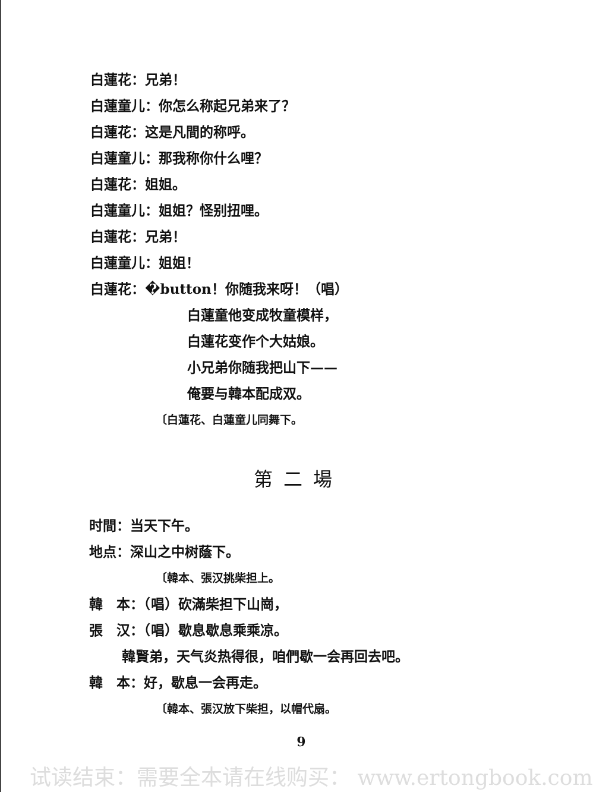白蓮花：兄弟！
白蓮童儿：你怎么称起兄弟来了？
白蓮花：这是凡間的称呼。
白蓮童儿：那我称你什么哩？
白蓮花：姐姐。
白蓮童儿：姐姐？怪别扭哩。
白蓮花：兄弟！
白蓮童儿：姐姐！
白蓮花：�button！你随我来呀！（唱）
白蓮童他变成牧童模样，
白蓮花变作个大姑娘。
小兄弟你随我把山下——
俺要与韓本配成双。
〔白蓮花、白蓮童儿同舞下。
第二場
时間：当天下午。
地点：深山之中树蔭下。
〔韓本、張汉挑柴担上。
韓　本：（唱）砍滿柴担下山崗，
張　汉：（唱）歇息歇息乘乘凉。
韓賢弟，天气炎热得很，咱們歇一会再回去吧。
韓　本：好，歇息一会再走。
〔韓本、張汉放下柴担，以帽代扇。
9
试读结束：需要全本请在线购买： www.ertongbook.com